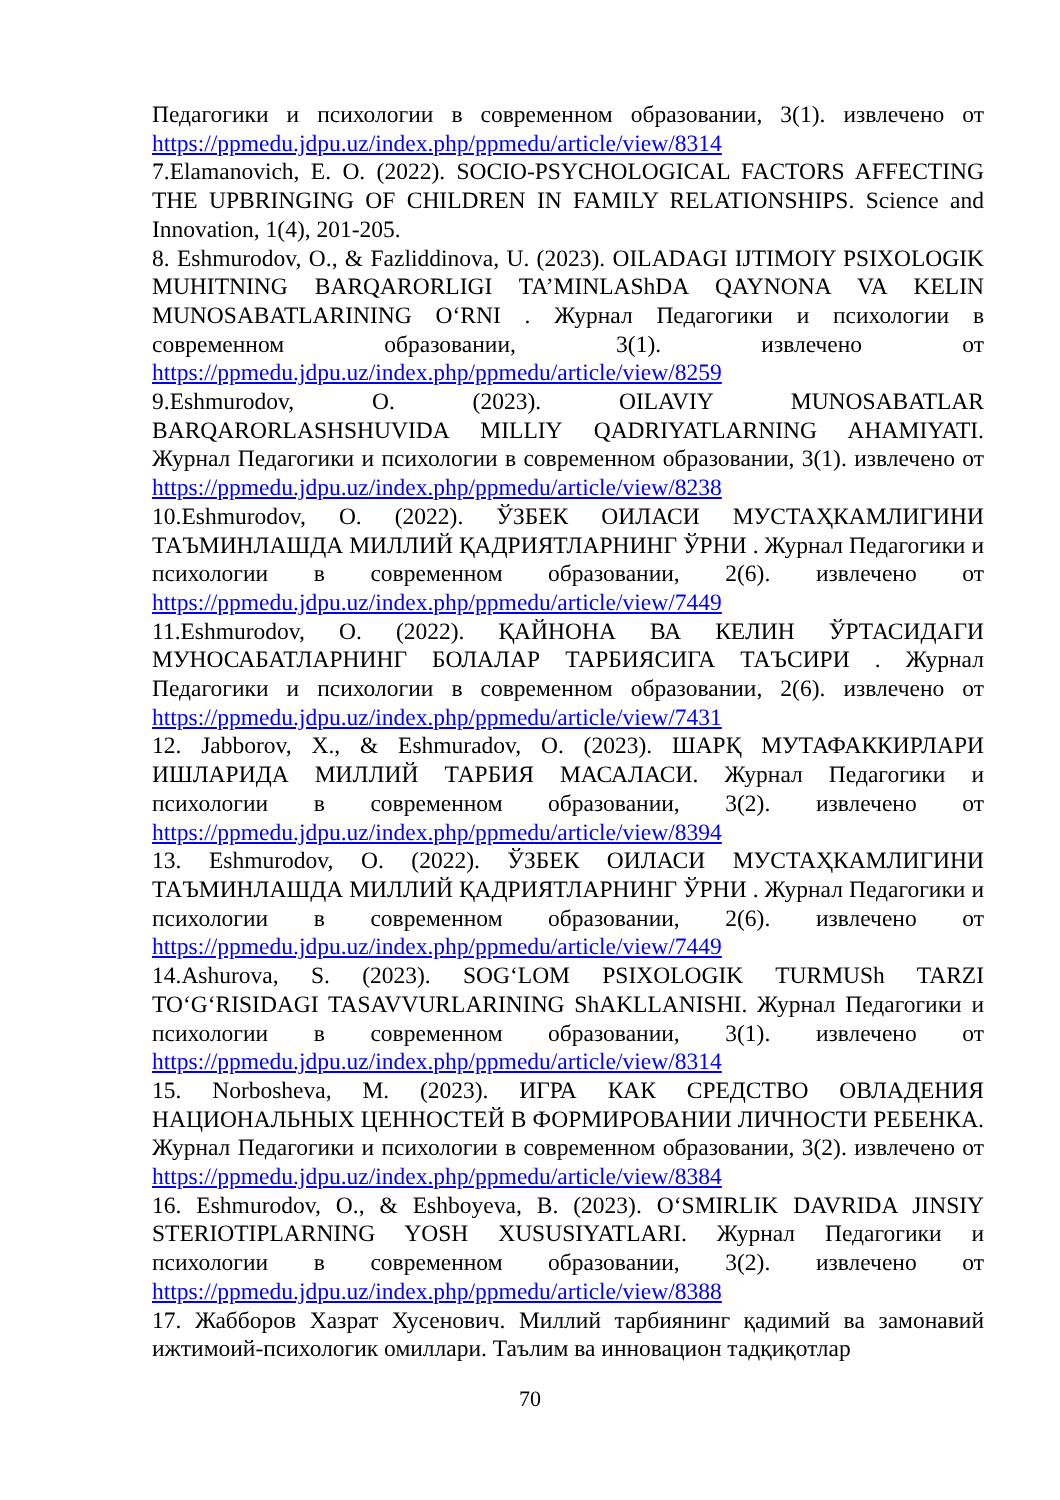Педагогики и психологии в современном образовании, 3(1). извлечено от https://ppmedu.jdpu.uz/index.php/ppmedu/article/view/8314
7.Elamanovich, E. O. (2022). SOCIO-PSYCHOLOGICAL FACTORS AFFECTING THE UPBRINGING OF CHILDREN IN FAMILY RELATIONSHIPS. Science and Innovation, 1(4), 201-205.
8. Eshmurodov, O., & Fazliddinova, U. (2023). OILADAGI IJTIMOIY PSIXOLOGIK MUHITNING BARQARORLIGI TA’MINLAShDA QAYNONA VA KELIN MUNOSABATLARINING O‘RNI . Журнал Педагогики и психологии в современном образовании, 3(1). извлечено от https://ppmedu.jdpu.uz/index.php/ppmedu/article/view/8259
9.Eshmurodov, O. (2023). OILAVIY MUNOSABATLAR BARQARORLASHSHUVIDA MILLIY QADRIYATLARNING AHAMIYATI. Журнал Педагогики и психологии в современном образовании, 3(1). извлечено от https://ppmedu.jdpu.uz/index.php/ppmedu/article/view/8238
10.Eshmurodov, O. (2022). ЎЗБЕК ОИЛАСИ МУСТАҲКАМЛИГИНИ ТАЪМИНЛАШДА МИЛЛИЙ ҚАДРИЯТЛАРНИНГ ЎРНИ . Журнал Педагогики и психологии в современном образовании, 2(6). извлечено от https://ppmedu.jdpu.uz/index.php/ppmedu/article/view/7449
11.Eshmurodov, O. (2022). ҚАЙНОНА ВА КЕЛИН ЎРТАСИДАГИ МУНОСАБАТЛАРНИНГ БОЛАЛАР ТАРБИЯСИГА ТАЪСИРИ . Журнал Педагогики и психологии в современном образовании, 2(6). извлечено от https://ppmedu.jdpu.uz/index.php/ppmedu/article/view/7431
12. Jabborov, X., & Eshmuradov, O. (2023). ШАРҚ МУТАФАККИРЛАРИ ИШЛАРИДА МИЛЛИЙ ТАРБИЯ МАСАЛАСИ. Журнал Педагогики и психологии в современном образовании, 3(2). извлечено от https://ppmedu.jdpu.uz/index.php/ppmedu/article/view/8394
13. Eshmurodov, O. (2022). ЎЗБЕК ОИЛАСИ МУСТАҲКАМЛИГИНИ ТАЪМИНЛАШДА МИЛЛИЙ ҚАДРИЯТЛАРНИНГ ЎРНИ . Журнал Педагогики и психологии в современном образовании, 2(6). извлечено от https://ppmedu.jdpu.uz/index.php/ppmedu/article/view/7449
14.Ashurova, S. (2023). SOG‘LOM PSIXOLOGIK TURMUSh TARZI TO‘G‘RISIDAGI TASAVVURLARINING ShAKLLANISHI. Журнал Педагогики и психологии в современном образовании, 3(1). извлечено от https://ppmedu.jdpu.uz/index.php/ppmedu/article/view/8314
15. Norbosheva, M. (2023). ИГРА КАК СРЕДСТВО ОВЛАДЕНИЯ НАЦИОНАЛЬНЫХ ЦЕННОСТЕЙ В ФОРМИРОВАНИИ ЛИЧНОСТИ РЕБЕНКА. Журнал Педагогики и психологии в современном образовании, 3(2). извлечено от https://ppmedu.jdpu.uz/index.php/ppmedu/article/view/8384
16. Eshmurodov, O., & Eshboyeva, B. (2023). O‘SMIRLIK DAVRIDA JINSIY STERIOTIPLARNING YOSH XUSUSIYATLARI. Журнал Педагогики и психологии в современном образовании, 3(2). извлечено от https://ppmedu.jdpu.uz/index.php/ppmedu/article/view/8388
17. Жабборов Хазрат Хусенович. Миллий тарбиянинг қадимий ва замонавий ижтимоий-психологик омиллари. Таълим ва инновацион тадқиқотлар
70